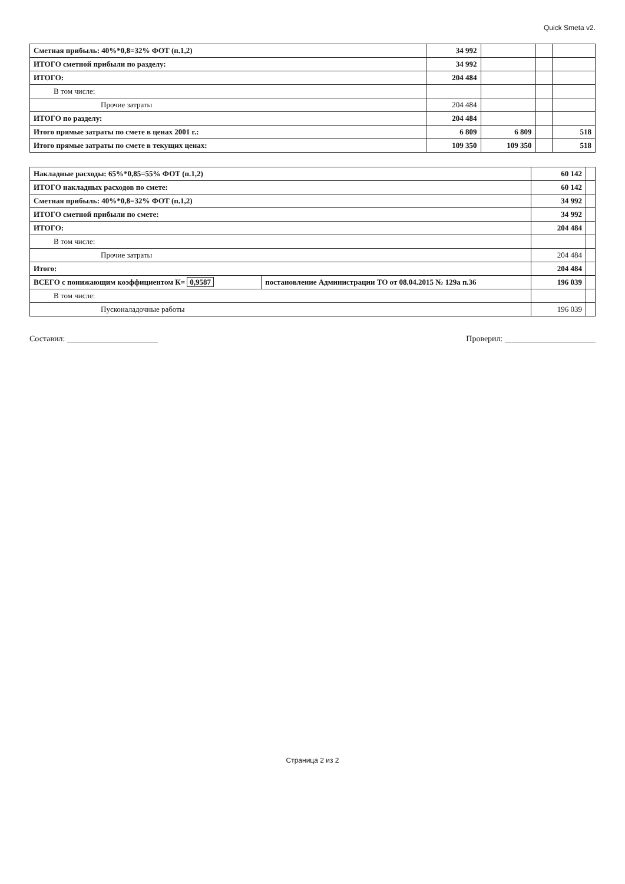Quick Smeta v2.
| Сметная прибыль: 40%*0,8=32% ФОТ (п.1,2) | 34 992 | | | |
| ИТОГО сметной прибыли по разделу: | 34 992 | | | |
| ИТОГО: | 204 484 | | | |
| В том числе: | | | | |
| Прочие затраты | 204 484 | | | |
| ИТОГО по разделу: | 204 484 | | | |
| Итого прямые затраты по смете в ценах 2001 г.: | 6 809 | 6 809 | | 518 |
| Итого прямые затраты по смете в текущих ценах: | 109 350 | 109 350 | | 518 |
| Накладные расходы: 65%*0,85=55% ФОТ (п.1,2) | | 60 142 | |
| ИТОГО накладных расходов по смете: | | 60 142 | |
| Сметная прибыль: 40%*0,8=32% ФОТ (п.1,2) | | 34 992 | |
| ИТОГО сметной прибыли по смете: | | 34 992 | |
| ИТОГО: | | 204 484 | |
| В том числе: | | | |
| Прочие затраты | | 204 484 | |
| Итого: | | 204 484 | |
| ВСЕГО с понижающим коэффициентом К= 0,9587 | постановление Администрации ТО от 08.04.2015 № 129а п.36 | 196 039 | |
| В том числе: | | | |
| Пусконаладочные работы | | 196 039 | |
Составил: ______________________ Проверил: ______________________
Страница 2 из 2